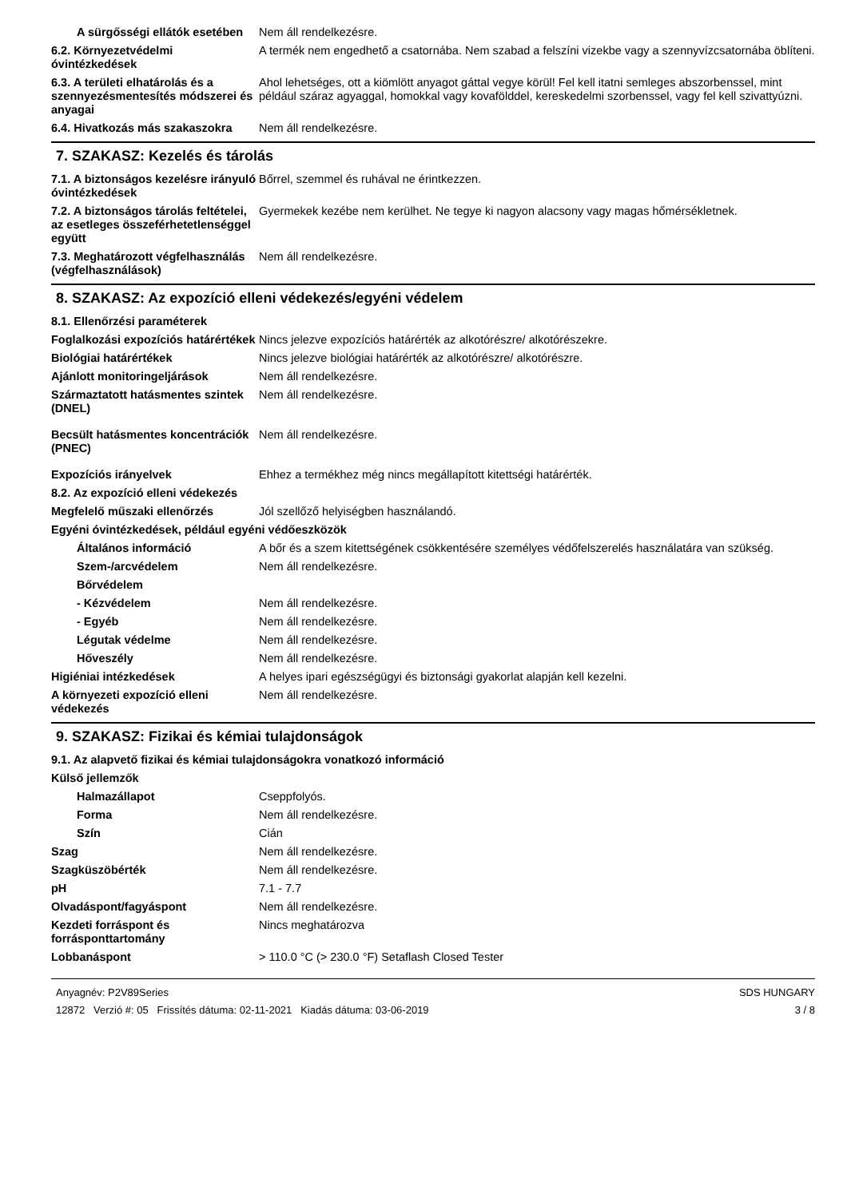| A sürgősségi ellátók esetében | Nem áll rendelkezésre. |
| 6.2. Környezetvédelmi óvintézkedések | A termék nem engedhető a csatornába. Nem szabad a felszíni vizekbe vagy a szennyvízcsatornába öblíteni. |
| 6.3. A területi elhatárolás és a szennyezésmentesítés módszerei és anyagai | Ahol lehetséges, ott a kiömlött anyagot gáttal vegye körül! Fel kell itatni semleges abszorbenssel, mint például száraz agyaggal, homokkal vagy kovafölddel, kereskedelmi szorbenssel, vagy fel kell szivattyúzni. |
| 6.4. Hivatkozás más szakaszokra | Nem áll rendelkezésre. |
7. SZAKASZ: Kezelés és tárolás
| 7.1. A biztonságos kezelésre irányuló óvintézkedések | Bőrrel, szemmel és ruhával ne érintkezzen. |
| 7.2. A biztonságos tárolás feltételei, az esetleges összeférhetetlenséggel együtt | Gyermekek kezébe nem kerülhet. Ne tegye ki nagyon alacsony vagy magas hőmérsékletnek. |
| 7.3. Meghatározott végfelhasználás (végfelhasználások) | Nem áll rendelkezésre. |
8. SZAKASZ: Az expozíció elleni védekezés/egyéni védelem
| 8.1. Ellenőrzési paraméterek | |
| Foglalkozási expozíciós határértékek | Nincs jelezve expozíciós határérték az alkotórészre/ alkotórészekre. |
| Biológiai határértékek | Nincs jelezve biológiai határérték az alkotórészre/ alkotórészre. |
| Ajánlott monitoringeljárások | Nem áll rendelkezésre. |
| Származtatott hatásmentes szintek (DNEL) | Nem áll rendelkezésre. |
| Becsült hatásmentes koncentrációk (PNEC) | Nem áll rendelkezésre. |
| Expozíciós irányelvek | Ehhez a termékhez még nincs megállapított kitettségi határérték. |
| 8.2. Az expozíció elleni védekezés | |
| Megfelelő műszaki ellenőrzés | Jól szellőző helyiségben használandó. |
| Egyéni óvintézkedések, például egyéni védőeszközök | |
| Általános információ | A bőr és a szem kitettségének csökkentésére személyes védőfelszerelés használatára van szükség. |
| Szem-/arcvédelem | Nem áll rendelkezésre. |
| Bőrvédelem | |
| - Kézvédelem | Nem áll rendelkezésre. |
| - Egyéb | Nem áll rendelkezésre. |
| Légutak védelme | Nem áll rendelkezésre. |
| Hőveszély | Nem áll rendelkezésre. |
| Higiéniai intézkedések | A helyes ipari egészségügyi és biztonsági gyakorlat alapján kell kezelni. |
| A környezeti expozíció elleni védekezés | Nem áll rendelkezésre. |
9. SZAKASZ: Fizikai és kémiai tulajdonságok
| 9.1. Az alapvető fizikai és kémiai tulajdonságokra vonatkozó információ | |
| Külső jellemzők | |
| Halmazállapot | Cseppfolyós. |
| Forma | Nem áll rendelkezésre. |
| Szín | Cián |
| Szag | Nem áll rendelkezésre. |
| Szagküszöbérték | Nem áll rendelkezésre. |
| pH | 7.1 - 7.7 |
| Olvadáspont/fagyáspont | Nem áll rendelkezésre. |
| Kezdeti forráspont és forrásponttartomány | Nincs meghatározva |
| Lobbanáspont | > 110.0 °C (> 230.0 °F) Setaflash Closed Tester |
Anyagnév: P2V89Series
12872 Verzió #: 05 Frissítés dátuma: 02-11-2021 Kiadás dátuma: 03-06-2019
SDS HUNGARY
3 / 8